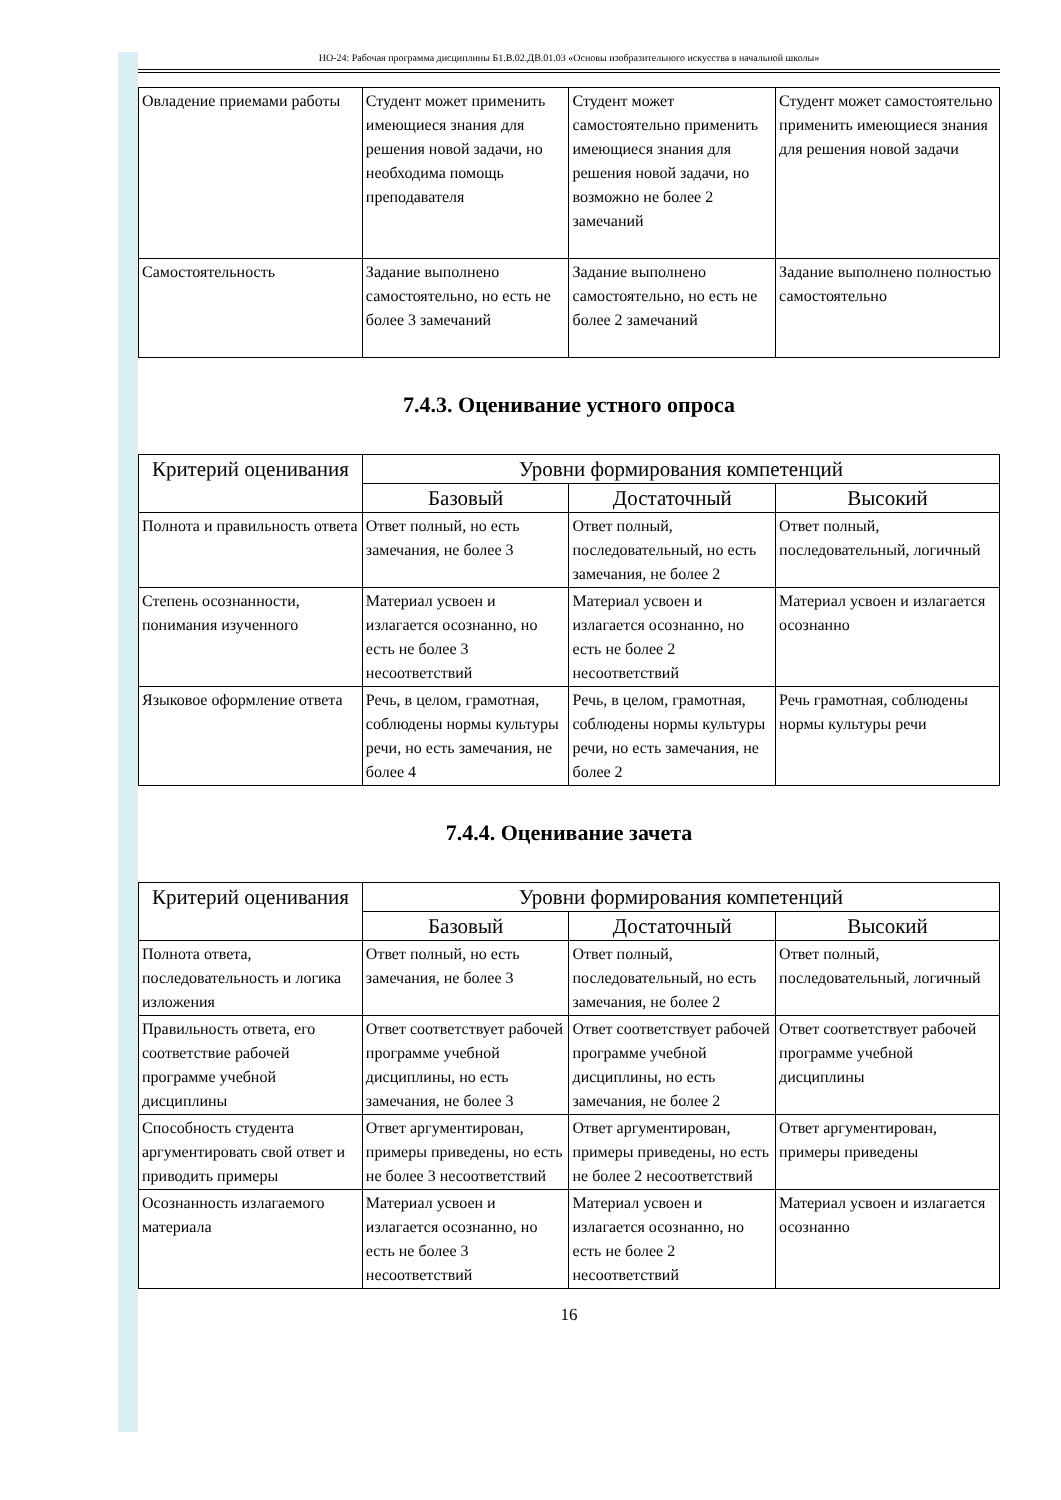НО-24: Рабочая программа дисциплины Б1.В.02.ДВ.01.03 «Основы изобразительного искусства в начальной школы»
| Овладение приемами работы | Студент может применить имеющиеся знания для решения новой задачи, но необходима помощь преподавателя | Студент может самостоятельно применить имеющиеся знания для решения новой задачи, но возможно не более 2 замечаний | Студент может самостоятельно применить имеющиеся знания для решения новой задачи |
| Самостоятельность | Задание выполнено самостоятельно, но есть не более 3 замечаний | Задание выполнено самостоятельно, но есть не более 2 замечаний | Задание выполнено полностью самостоятельно |
7.4.3. Оценивание устного опроса
| Критерий оценивания | Уровни формирования компетенций | | |
| --- | --- | --- | --- |
| | Базовый | Достаточный | Высокий |
| Полнота и правильность ответа | Ответ полный, но есть замечания, не более 3 | Ответ полный, последовательный, но есть замечания, не более 2 | Ответ полный, последовательный, логичный |
| Степень осознанности, понимания изученного | Материал усвоен и излагается осознанно, но есть не более 3 несоответствий | Материал усвоен и излагается осознанно, но есть не более 2 несоответствий | Материал усвоен и излагается осознанно |
| Языковое оформление ответа | Речь, в целом, грамотная, соблюдены нормы культуры речи, но есть замечания, не более 4 | Речь, в целом, грамотная, соблюдены нормы культуры речи, но есть замечания, не более 2 | Речь грамотная, соблюдены нормы культуры речи |
7.4.4. Оценивание зачета
| Критерий оценивания | Уровни формирования компетенций | | |
| --- | --- | --- | --- |
| | Базовый | Достаточный | Высокий |
| Полнота ответа, последовательность и логика изложения | Ответ полный, но есть замечания, не более 3 | Ответ полный, последовательный, но есть замечания, не более 2 | Ответ полный, последовательный, логичный |
| Правильность ответа, его соответствие рабочей программе учебной дисциплины | Ответ соответствует рабочей программе учебной дисциплины, но есть замечания, не более 3 | Ответ соответствует рабочей программе учебной дисциплины, но есть замечания, не более 2 | Ответ соответствует рабочей программе учебной дисциплины |
| Способность студента аргументировать свой ответ и приводить примеры | Ответ аргументирован, примеры приведены, но есть не более 3 несоответствий | Ответ аргументирован, примеры приведены, но есть не более 2 несоответствий | Ответ аргументирован, примеры приведены |
| Осознанность излагаемого материала | Материал усвоен и излагается осознанно, но есть не более 3 несоответствий | Материал усвоен и излагается осознанно, но есть не более 2 несоответствий | Материал усвоен и излагается осознанно |
16